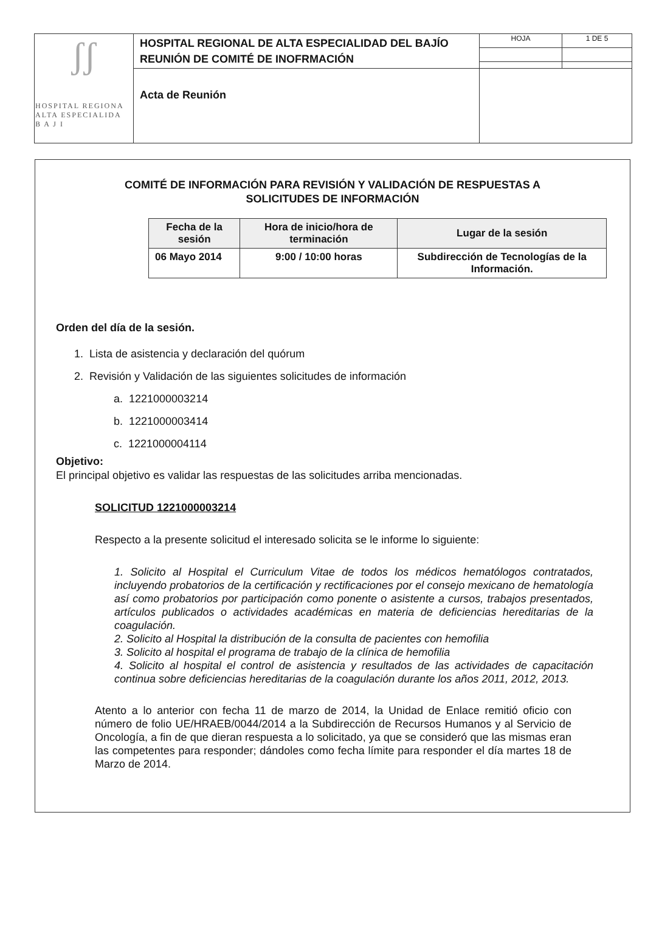| ʃʃ HOSPITAL REGIONA ALTA ESPECIALIDA B A J I | HOSPITAL REGIONAL DE ALTA ESPECIALIDAD DEL BAJÍO REUNIÓN DE COMITÉ DE INOFRMACIÓN | HOJA | 1 DE 5 |
| | Acta de Reunión | | |
COMITÉ DE INFORMACIÓN PARA REVISIÓN Y VALIDACIÓN DE RESPUESTAS A
SOLICITUDES DE INFORMACIÓN
| Fecha de la sesión | Hora de inicio/hora de terminación | Lugar de la sesión |
| --- | --- | --- |
| 06 Mayo 2014 | 9:00 / 10:00 horas | Subdirección de Tecnologías de la Información. |
Orden del día de la sesión.
1. Lista de asistencia y declaración del quórum
2. Revisión y Validación de las siguientes solicitudes de información
a. 1221000003214
b. 1221000003414
c. 1221000004114
Objetivo:
El principal objetivo es validar las respuestas de las solicitudes arriba mencionadas.
SOLICITUD 1221000003214
Respecto a la presente solicitud el interesado solicita se le informe lo siguiente:
1. Solicito al Hospital el Curriculum Vitae de todos los médicos hematólogos contratados, incluyendo probatorios de la certificación y rectificaciones por el consejo mexicano de hematología así como probatorios por participación como ponente o asistente a cursos, trabajos presentados, artículos publicados o actividades académicas en materia de deficiencias hereditarias de la coagulación.
2. Solicito al Hospital la distribución de la consulta de pacientes con hemofilia
3. Solicito al hospital el programa de trabajo de la clínica de hemofilia
4. Solicito al hospital el control de asistencia y resultados de las actividades de capacitación continua sobre deficiencias hereditarias de la coagulación durante los años 2011, 2012, 2013.
Atento a lo anterior con fecha 11 de marzo de 2014, la Unidad de Enlace remitió oficio con número de folio UE/HRAEB/0044/2014 a la Subdirección de Recursos Humanos y al Servicio de Oncología, a fin de que dieran respuesta a lo solicitado, ya que se consideró que las mismas eran las competentes para responder; dándoles como fecha límite para responder el día martes 18 de Marzo de 2014.